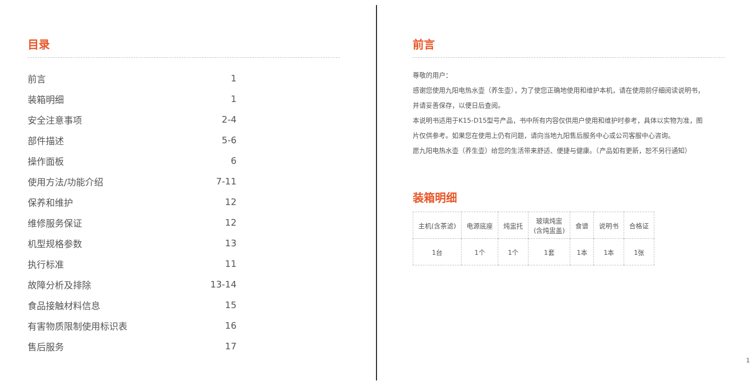目录
| 前言 | 1 |
| 装箱明细 | 1 |
| 安全注意事项 | 2-4 |
| 部件描述 | 5-6 |
| 操作面板 | 6 |
| 使用方法/功能介绍 | 7-11 |
| 保养和维护 | 12 |
| 维修服务保证 | 12 |
| 机型规格参数 | 13 |
| 执行标准 | 11 |
| 故障分析及排除 | 13-14 |
| 食品接触材料信息 | 15 |
| 有害物质限制使用标识表 | 16 |
| 售后服务 | 17 |
前言
尊敬的用户：
感谢您使用九阳电热水壶（养生壶），为了使您正确地使用和维护本机，请在使用前仔细阅读说明书，
并请妥善保存，以便日后查阅。
本说明书适用于K15-D15型号产品，书中所有内容仅供用户使用和维护时参考，具体以实物为准，图
片仅供参考。如果您在使用上仍有问题，请向当地九阳售后服务中心或公司客服中心咨询。
愿九阳电热水壶（养生壶）给您的生活带来舒适、便捷与健康。（产品如有更新，恕不另行通知）
装箱明细
| 主机(含茶滤) | 电源底座 | 炖盅托 | 玻璃炖盅 (含炖盅盖) | 食谱 | 说明书 | 合格证 |
| 1台 | 1个 | 1个 | 1套 | 1本 | 1本 | 1张 |
1